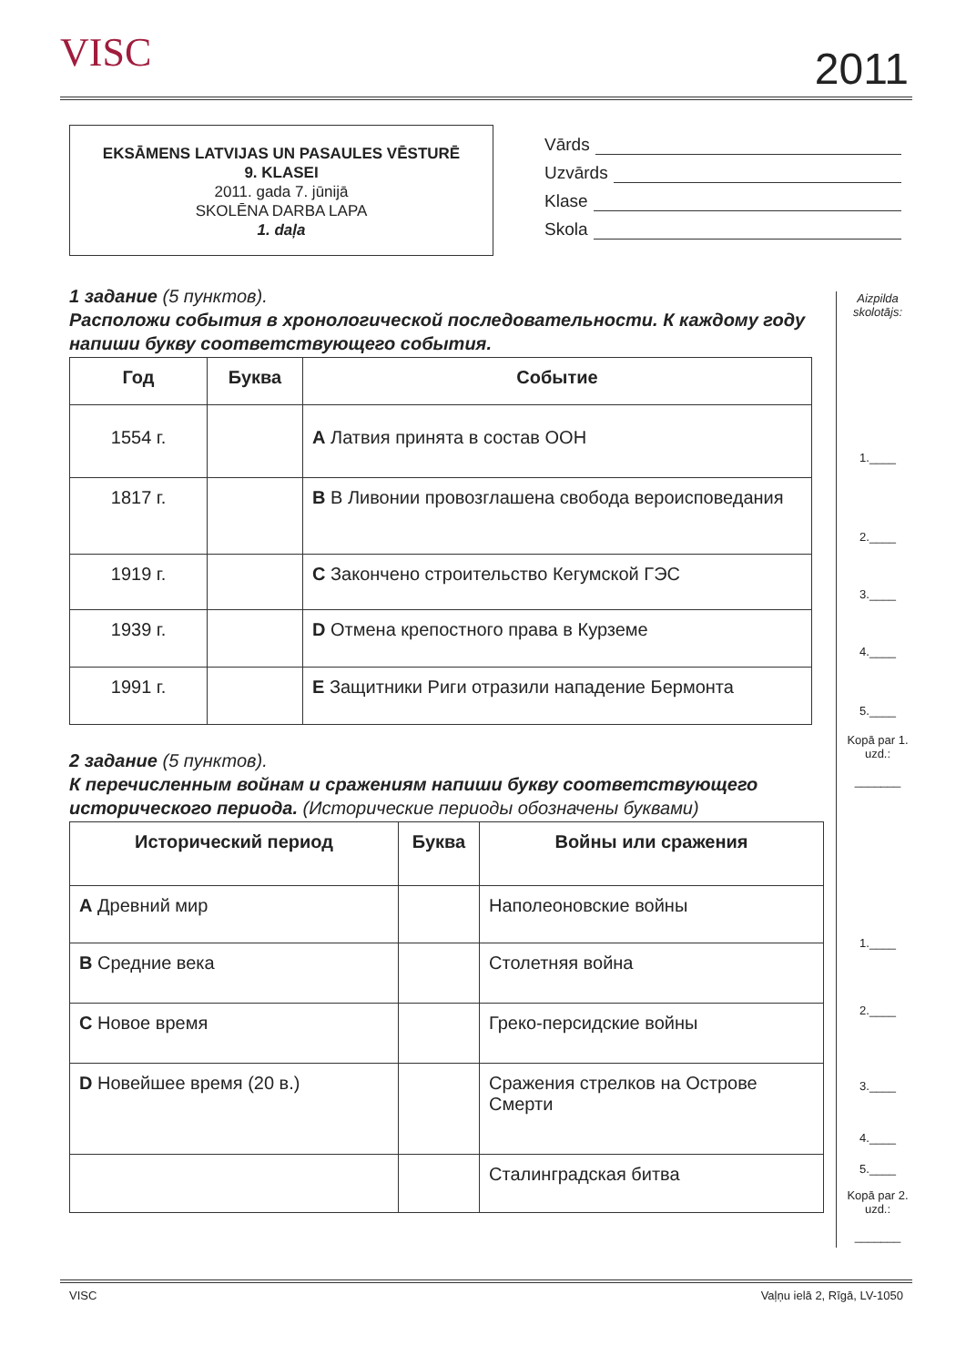VISC 2011
EKSĀMENS LATVIJAS UN PASAULES VĒSTURĒ
9. KLASEI
2011. gada 7. jūnijā
SKOLĒNA DARBA LAPA
1. daļa
Vārds
Uzvārds
Klase
Skola
1 задание (5 пунктов).
Расположи события в хронологической последовательности. К каждому году напиши букву соответствующего события.
| Год | Буква | Событие |
| --- | --- | --- |
| 1554 г. | | A Латвия принята в состав ООН |
| 1817 г. | | B В Ливонии провозглашена свобода вероисповедания |
| 1919 г. | | C Закончено строительство Кегумской ГЭС |
| 1939 г. | | D Отмена крепостного права в Курземе |
| 1991 г. | | E Защитники Риги отразили нападение Бермонта |
2 задание (5 пунктов).
К перечисленным войнам и сражениям напиши букву соответствующего исторического периода. (Исторические периоды обозначены буквами)
| Исторический период | Буква | Войны или сражения |
| --- | --- | --- |
| A Древний мир | | Наполеоновские войны |
| B Средние века | | Столетняя война |
| C Новое время | | Греко-персидские войны |
| D Новейшее время (20 в.) | | Сражения стрелков на Острове Смерти |
| | | Сталинградская битва |
Aizpilda skolotājs:
1.____
2.____
3.____
4.____
5.____
Kopā par 1. uzd.:
_______
1.____
2.____
3.____
4.____
5.____
Kopā par 2. uzd.:
_______
VISC Vaļņu ielā 2, Rīgā, LV-1050